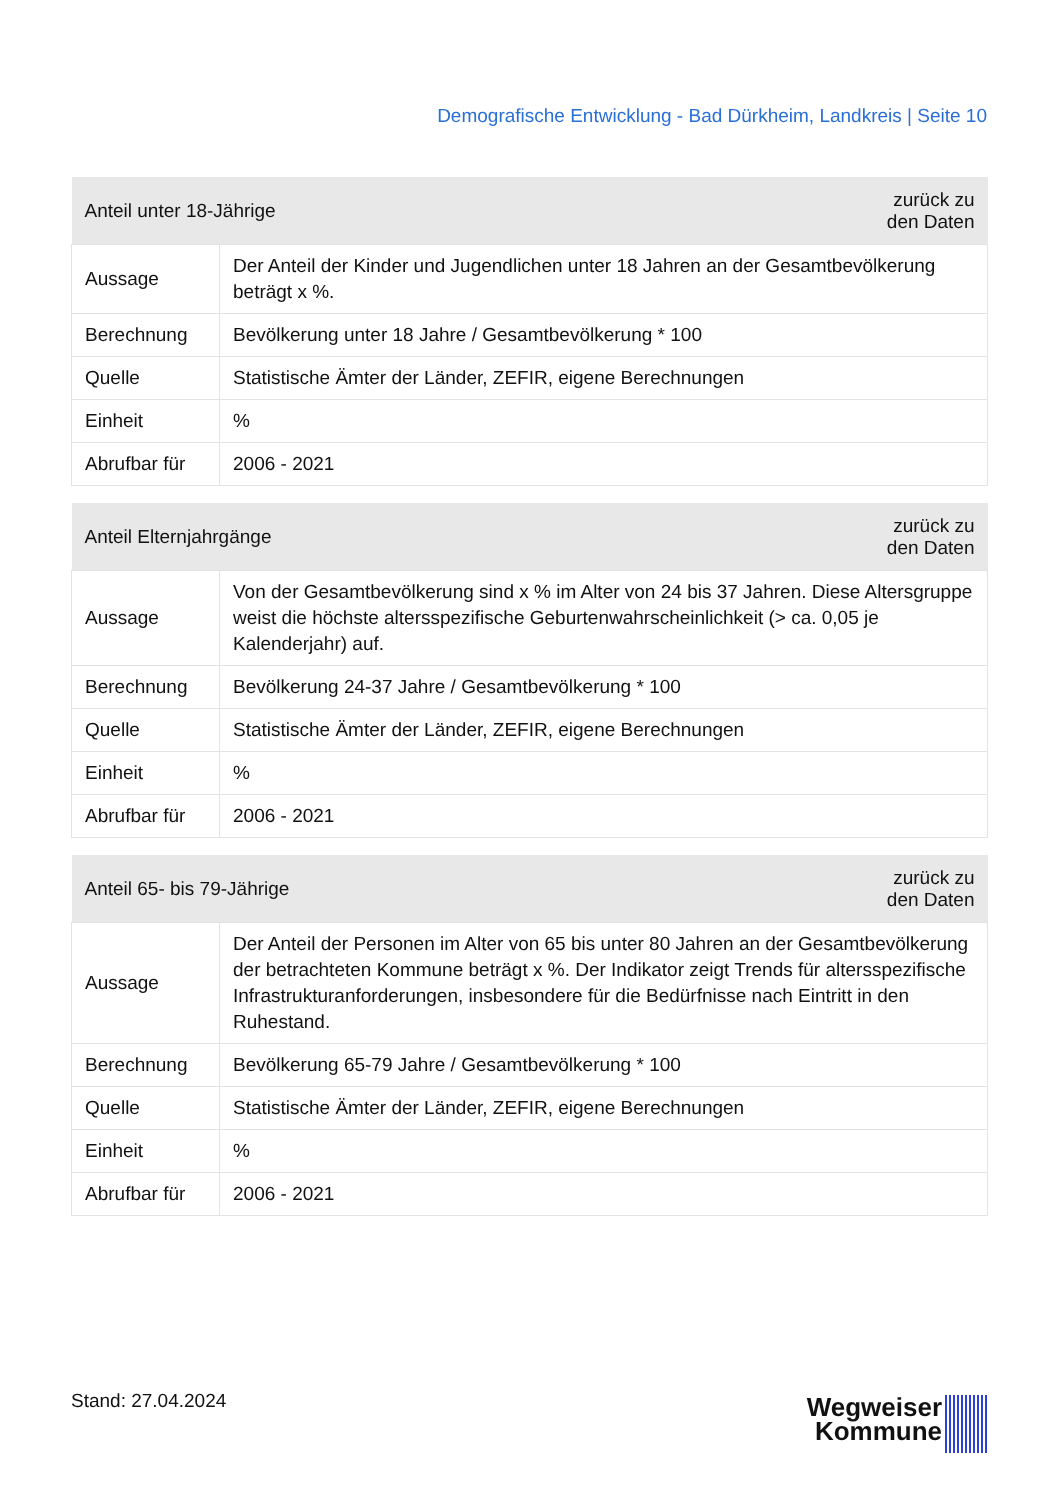Demografische Entwicklung - Bad Dürkheim, Landkreis | Seite 10
| Anteil unter 18-Jährige | | zurück zu den Daten |
| --- | --- | --- |
| Aussage | Der Anteil der Kinder und Jugendlichen unter 18 Jahren an der Gesamtbevölkerung beträgt x %. | |
| Berechnung | Bevölkerung unter 18 Jahre / Gesamtbevölkerung * 100 | |
| Quelle | Statistische Ämter der Länder, ZEFIR, eigene Berechnungen | |
| Einheit | % | |
| Abrufbar für | 2006 - 2021 | |
| Anteil Elternjahrgänge | | zurück zu den Daten |
| --- | --- | --- |
| Aussage | Von der Gesamtbevölkerung sind x % im Alter von 24 bis 37 Jahren. Diese Altersgruppe weist die höchste altersspezifische Geburtenwahrscheinlichkeit (> ca. 0,05 je Kalenderjahr) auf. | |
| Berechnung | Bevölkerung 24-37 Jahre / Gesamtbevölkerung * 100 | |
| Quelle | Statistische Ämter der Länder, ZEFIR, eigene Berechnungen | |
| Einheit | % | |
| Abrufbar für | 2006 - 2021 | |
| Anteil 65- bis 79-Jährige | | zurück zu den Daten |
| --- | --- | --- |
| Aussage | Der Anteil der Personen im Alter von 65 bis unter 80 Jahren an der Gesamtbevölkerung der betrachteten Kommune beträgt x %. Der Indikator zeigt Trends für altersspezifische Infrastrukturanforderungen, insbesondere für die Bedürfnisse nach Eintritt in den Ruhestand. | |
| Berechnung | Bevölkerung 65-79 Jahre / Gesamtbevölkerung * 100 | |
| Quelle | Statistische Ämter der Länder, ZEFIR, eigene Berechnungen | |
| Einheit | % | |
| Abrufbar für | 2006 - 2021 | |
Stand: 27.04.2024
Wegweiser
Kommune